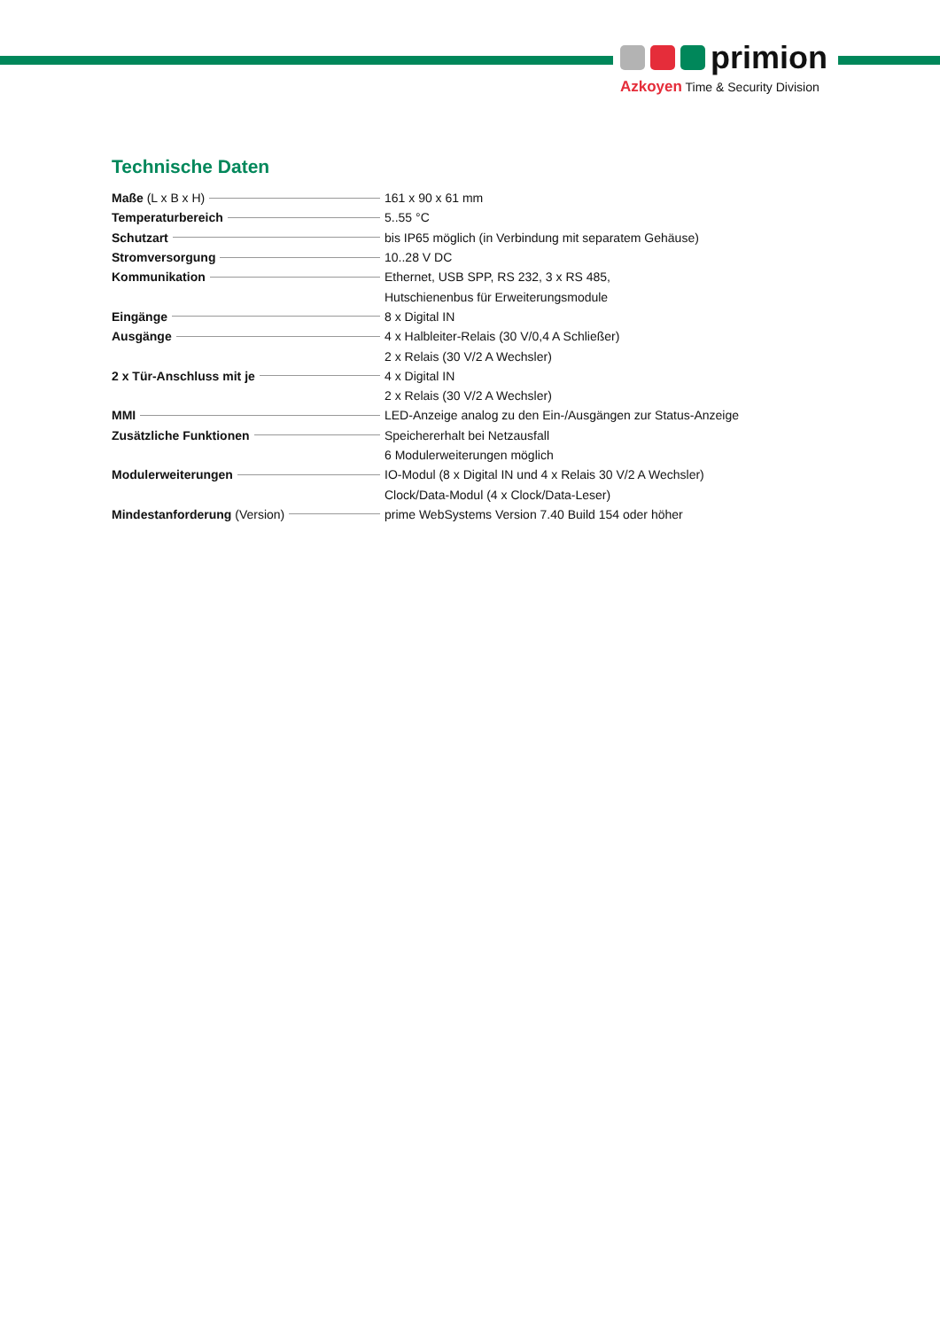primion
Azkoyen Time & Security Division
Technische Daten
| Maße (L x B x H) | 161 x 90 x 61 mm |
| Temperaturbereich | 5..55 °C |
| Schutzart | bis IP65 möglich (in Verbindung mit separatem Gehäuse) |
| Stromversorgung | 10..28 V DC |
| Kommunikation | Ethernet, USB SPP, RS 232, 3 x RS 485, |
| | Hutschienenbus für Erweiterungsmodule |
| Eingänge | 8 x Digital IN |
| Ausgänge | 4 x Halbleiter-Relais (30 V/0,4 A Schließer) |
| | 2 x Relais (30 V/2 A Wechsler) |
| 2 x Tür-Anschluss mit je | 4 x Digital IN |
| | 2 x Relais (30 V/2 A Wechsler) |
| MMI | LED-Anzeige analog zu den Ein-/Ausgängen zur Status-Anzeige |
| Zusätzliche Funktionen | Speichererhalt bei Netzausfall |
| | 6 Modulerweiterungen möglich |
| Modulerweiterungen | IO-Modul (8 x Digital IN und 4 x Relais 30 V/2 A Wechsler) |
| | Clock/Data-Modul (4 x Clock/Data-Leser) |
| Mindestanforderung (Version) | prime WebSystems Version 7.40 Build 154 oder höher |